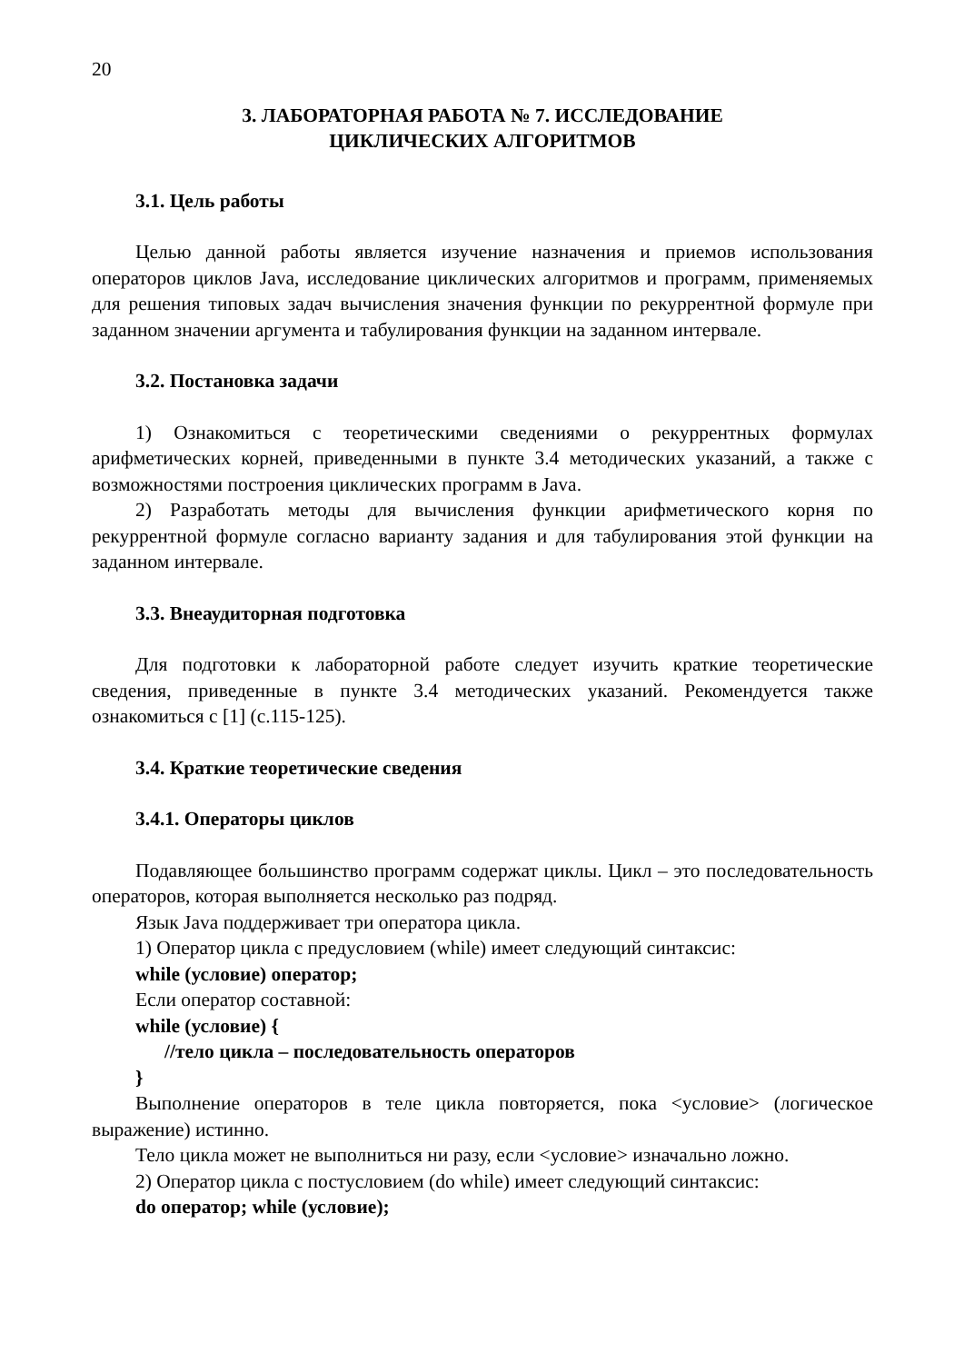20
3. ЛАБОРАТОРНАЯ РАБОТА № 7. ИССЛЕДОВАНИЕ
ЦИКЛИЧЕСКИХ АЛГОРИТМОВ
3.1. Цель работы
Целью данной работы является изучение назначения и приемов использования операторов циклов Java, исследование циклических алгоритмов и программ, применяемых для решения типовых задач вычисления значения функции по рекуррентной формуле при заданном значении аргумента и табулирования функции на заданном интервале.
3.2. Постановка задачи
1) Ознакомиться с теоретическими сведениями о рекуррентных формулах арифметических корней, приведенными в пункте 3.4 методических указаний, а также с возможностями построения циклических программ в Java.
2) Разработать методы для вычисления функции арифметического корня по рекуррентной формуле согласно варианту задания и для табулирования этой функции на заданном интервале.
3.3. Внеаудиторная подготовка
Для подготовки к лабораторной работе следует изучить краткие теоретические сведения, приведенные в пункте 3.4 методических указаний. Рекомендуется также ознакомиться с [1] (с.115-125).
3.4. Краткие теоретические сведения
3.4.1. Операторы циклов
Подавляющее большинство программ содержат циклы. Цикл – это последовательность операторов, которая выполняется несколько раз подряд.
Язык Java поддерживает три оператора цикла.
1) Оператор цикла с предусловием (while) имеет следующий синтаксис:
while (условие) оператор;
Если оператор составной:
while (условие) {
//тело цикла – последовательность операторов
}
Выполнение операторов в теле цикла повторяется, пока <условие> (логическое выражение) истинно.
Тело цикла может не выполниться ни разу, если <условие> изначально ложно.
2) Оператор цикла с постусловием (do while) имеет следующий синтаксис:
do оператор; while (условие);